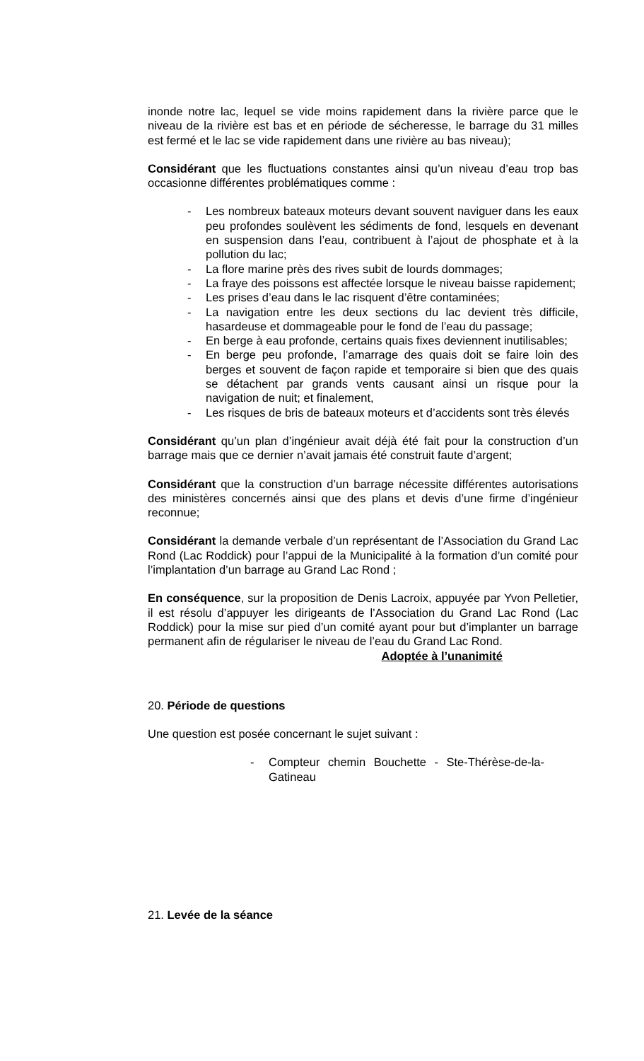inonde notre lac, lequel se vide moins rapidement dans la rivière parce que le niveau de la rivière est bas et en période de sécheresse, le barrage du 31 milles est fermé et le lac se vide rapidement dans une rivière au bas niveau);
Considérant que les fluctuations constantes ainsi qu’un niveau d’eau trop bas occasionne différentes problématiques comme :
- Les nombreux bateaux moteurs devant souvent naviguer dans les eaux peu profondes soulèvent les sédiments de fond, lesquels en devenant en suspension dans l’eau, contribuent à l’ajout de phosphate et à la pollution du lac;
- La flore marine près des rives subit de lourds dommages;
- La fraye des poissons est affectée lorsque le niveau baisse rapidement;
- Les prises d’eau dans le lac risquent d’être contaminées;
- La navigation entre les deux sections du lac devient très difficile, hasardeuse et dommageable pour le fond de l’eau du passage;
- En berge à eau profonde, certains quais fixes deviennent inutilisables;
- En berge peu profonde, l’amarrage des quais doit se faire loin des berges et souvent de façon rapide et temporaire si bien que des quais se détachent par grands vents causant ainsi un risque pour la navigation de nuit; et finalement,
- Les risques de bris de bateaux moteurs et d’accidents sont très élevés
Considérant qu’un plan d’ingénieur avait déjà été fait pour la construction d’un barrage mais que ce dernier n’avait jamais été construit faute d’argent;
Considérant que la construction d’un barrage nécessite différentes autorisations des ministères concernés ainsi que des plans et devis d’une firme d’ingénieur reconnue;
Considérant la demande verbale d’un représentant de l’Association du Grand Lac Rond (Lac Roddick) pour l’appui de la Municipalité à la formation d’un comité pour l’implantation d’un barrage au Grand Lac Rond ;
En conséquence, sur la proposition de Denis Lacroix, appuyée par Yvon Pelletier, il est résolu d’appuyer les dirigeants de l’Association du Grand Lac Rond (Lac Roddick) pour la mise sur pied d’un comité ayant pour but d’implanter un barrage permanent afin de régulariser le niveau de l’eau du Grand Lac Rond.
Adoptée à l’unanimité
20. Période de questions
Une question est posée concernant le sujet suivant :
- Compteur chemin Bouchette - Ste-Thérèse-de-la-Gatineau
21. Levée de la séance